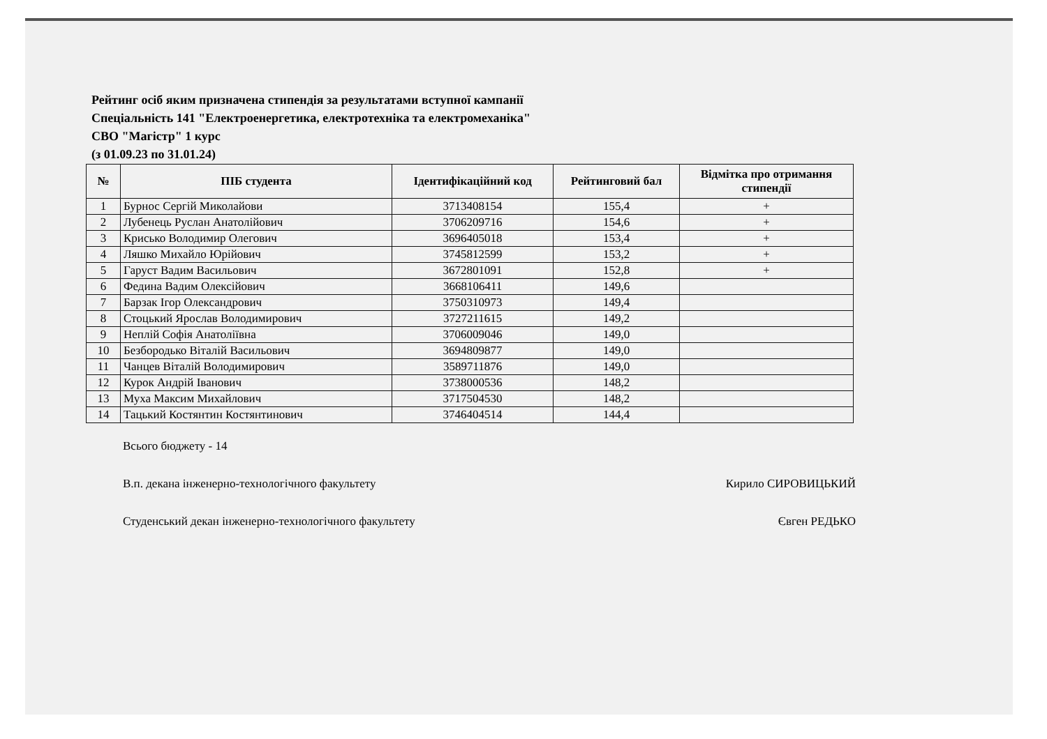Рейтинг осіб яким призначена стипендія за результатами вступної кампанії
Спеціальність 141 "Електроенергетика, електротехніка та електромеханіка"
СВО "Магістр" 1 курс
(з 01.09.23 по 31.01.24)
| № | ПІБ студента | Ідентифікаційний код | Рейтинговий бал | Відмітка про отримання стипендії |
| --- | --- | --- | --- | --- |
| 1 | Бурнос Сергій Миколайови | 3713408154 | 155,4 | + |
| 2 | Лубенець Руслан Анатолійович | 3706209716 | 154,6 | + |
| 3 | Крисько Володимир Олегович | 3696405018 | 153,4 | + |
| 4 | Ляшко Михайло Юрійович | 3745812599 | 153,2 | + |
| 5 | Гаруст Вадим Васильович | 3672801091 | 152,8 | + |
| 6 | Федина Вадим Олексійович | 3668106411 | 149,6 | |
| 7 | Барзак Ігор Олександрович | 3750310973 | 149,4 | |
| 8 | Стоцький Ярослав Володимирович | 3727211615 | 149,2 | |
| 9 | Неплій Софія Анатоліївна | 3706009046 | 149,0 | |
| 10 | Безбородько Віталій Васильович | 3694809877 | 149,0 | |
| 11 | Чанцев Віталій Володимирович | 3589711876 | 149,0 | |
| 12 | Курок Андрій Іванович | 3738000536 | 148,2 | |
| 13 | Муха Максим Михайлович | 3717504530 | 148,2 | |
| 14 | Тацький Костянтин Костянтинович | 3746404514 | 144,4 | |
Всього бюджету - 14
В.п. декана інженерно-технологічного факультету Кирило СИРОВИЦЬКИЙ
Студенський декан інженерно-технологічного факультету Євген РЕДЬКО